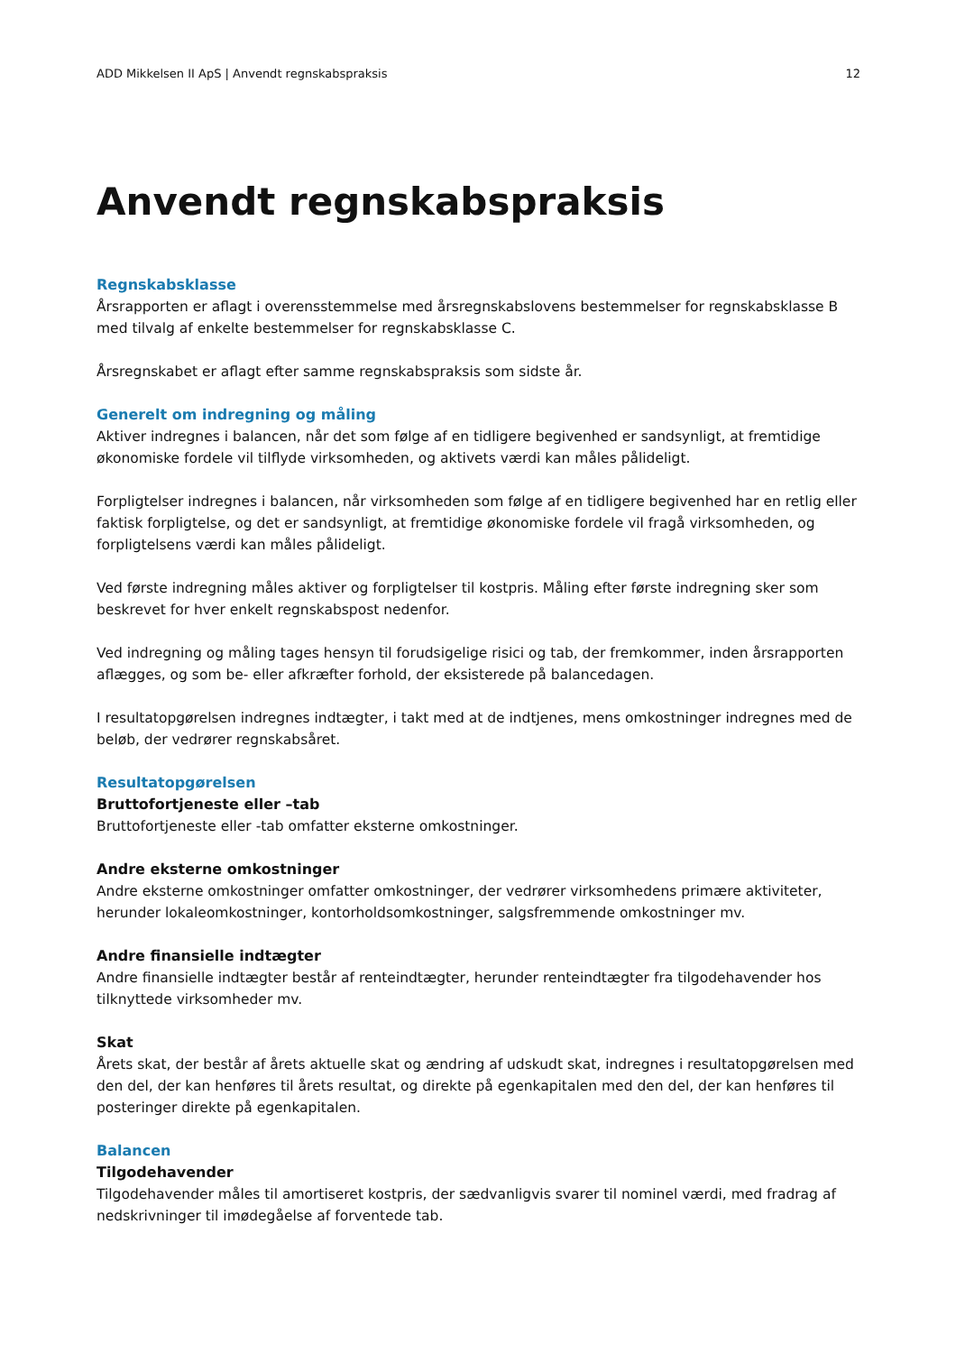ADD Mikkelsen II ApS | Anvendt regnskabspraksis 12
Anvendt regnskabspraksis
Regnskabsklasse
Årsrapporten er aflagt i overensstemmelse med årsregnskabslovens bestemmelser for regnskabsklasse B med tilvalg af enkelte bestemmelser for regnskabsklasse C.
Årsregnskabet er aflagt efter samme regnskabspraksis som sidste år.
Generelt om indregning og måling
Aktiver indregnes i balancen, når det som følge af en tidligere begivenhed er sandsynligt, at fremtidige økonomiske fordele vil tilflyde virksomheden, og aktivets værdi kan måles pålideligt.
Forpligtelser indregnes i balancen, når virksomheden som følge af en tidligere begivenhed har en retlig eller faktisk forpligtelse, og det er sandsynligt, at fremtidige økonomiske fordele vil fragå virksomheden, og forpligtelsens værdi kan måles pålideligt.
Ved første indregning måles aktiver og forpligtelser til kostpris. Måling efter første indregning sker som beskrevet for hver enkelt regnskabspost nedenfor.
Ved indregning og måling tages hensyn til forudsigelige risici og tab, der fremkommer, inden årsrapporten aflægges, og som be- eller afkræfter forhold, der eksisterede på balancedagen.
I resultatopgørelsen indregnes indtægter, i takt med at de indtjenes, mens omkostninger indregnes med de beløb, der vedrører regnskabsåret.
Resultatopgørelsen
Bruttofortjeneste eller –tab
Bruttofortjeneste eller -tab omfatter eksterne omkostninger.
Andre eksterne omkostninger
Andre eksterne omkostninger omfatter omkostninger, der vedrører virksomhedens primære aktiviteter, herunder lokaleomkostninger, kontorholdsomkostninger, salgsfremmende omkostninger mv.
Andre finansielle indtægter
Andre finansielle indtægter består af renteindtægter, herunder renteindtægter fra tilgodehavender hos tilknyttede virksomheder mv.
Skat
Årets skat, der består af årets aktuelle skat og ændring af udskudt skat, indregnes i resultatopgørelsen med den del, der kan henføres til årets resultat, og direkte på egenkapitalen med den del, der kan henføres til posteringer direkte på egenkapitalen.
Balancen
Tilgodehavender
Tilgodehavender måles til amortiseret kostpris, der sædvanligvis svarer til nominel værdi, med fradrag af nedskrivninger til imødegåelse af forventede tab.